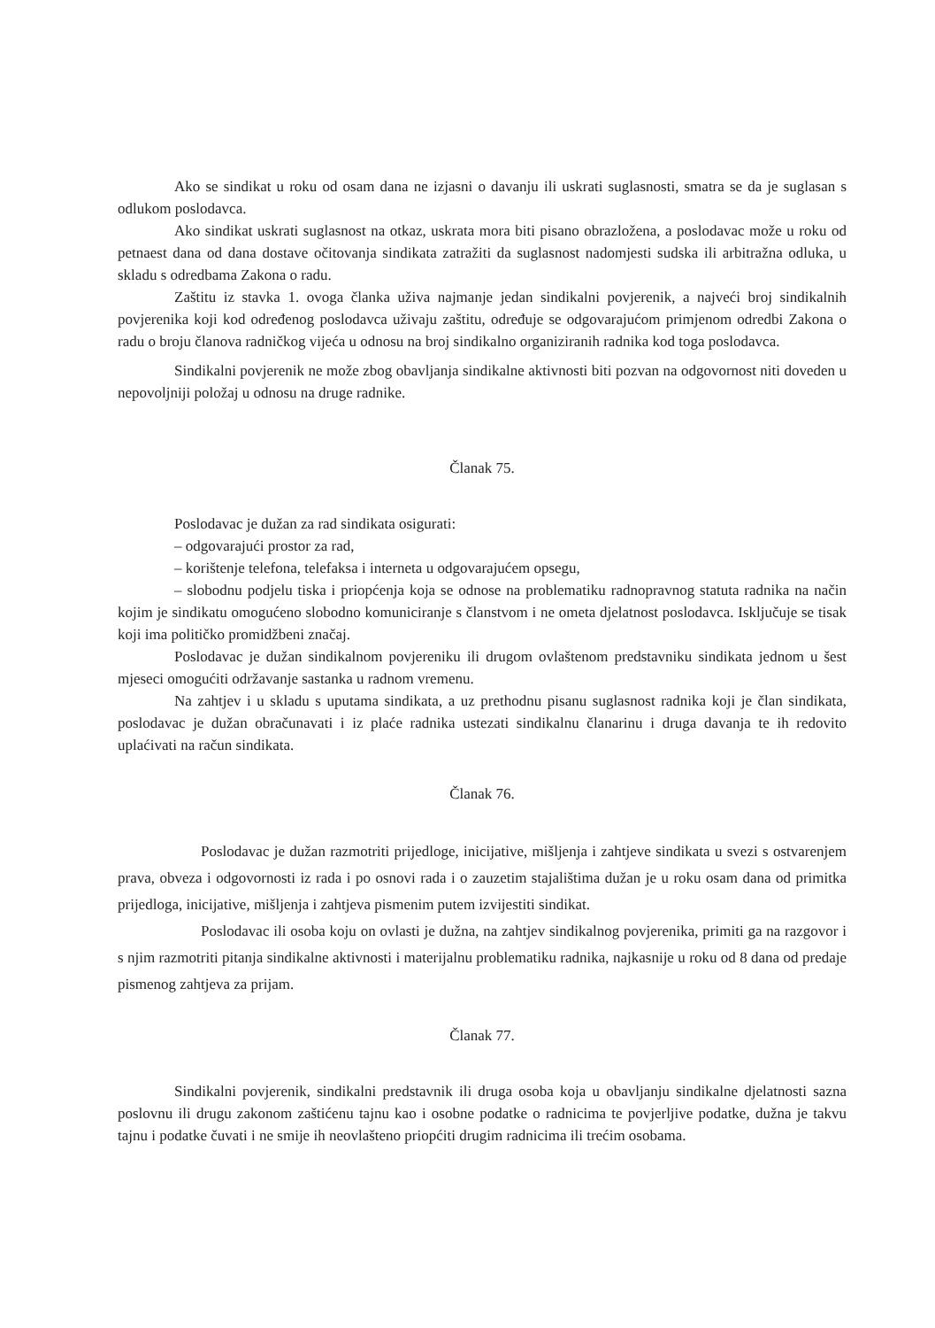Ako se sindikat u roku od osam dana ne izjasni o davanju ili uskrati suglasnosti, smatra se da je suglasan s odlukom poslodavca.
Ako sindikat uskrati suglasnost na otkaz, uskrata mora biti pisano obrazložena, a poslodavac može u roku od petnaest dana od dana dostave očitovanja sindikata zatražiti da suglasnost nadomjesti sudska ili arbitražna odluka, u skladu s odredbama Zakona o radu.
Zaštitu iz stavka 1. ovoga članka uživa najmanje jedan sindikalni povjerenik, a najveći broj sindikalnih povjerenika koji kod određenog poslodavca uživaju zaštitu, određuje se odgovarajućom primjenom odredbi Zakona o radu o broju članova radničkog vijeća u odnosu na broj sindikalno organiziranih radnika kod toga poslodavca.
Sindikalni povjerenik ne može zbog obavljanja sindikalne aktivnosti biti pozvan na odgovornost niti doveden u nepovoljniji položaj u odnosu na druge radnike.
Članak 75.
Poslodavac je dužan za rad sindikata osigurati:
– odgovarajući prostor za rad,
– korištenje telefona, telefaksa i interneta u odgovarajućem opsegu,
– slobodnu podjelu tiska i priopćenja koja se odnose na problematiku radnopravnog statuta radnika na način kojim je sindikatu omogućeno slobodno komuniciranje s članstvom i ne ometa djelatnost poslodavca. Isključuje se tisak koji ima političko promidžbeni značaj.
Poslodavac je dužan sindikalnom povjereniku ili drugom ovlaštenom predstavniku sindikata jednom u šest mjeseci omogućiti održavanje sastanka u radnom vremenu.
Na zahtjev i u skladu s uputama sindikata, a uz prethodnu pisanu suglasnost radnika koji je član sindikata, poslodavac je dužan obračunavati i iz plaće radnika ustezati sindikalnu članarinu i druga davanja te ih redovito uplaćivati na račun sindikata.
Članak 76.
Poslodavac je dužan razmotriti prijedloge, inicijative, mišljenja i zahtjeve sindikata u svezi s ostvarenjem prava, obveza i odgovornosti iz rada i po osnovi rada i o zauzetim stajalištima dužan je u roku osam dana od primitka prijedloga, inicijative, mišljenja i zahtjeva pismenim putem izvijestiti sindikat.
Poslodavac ili osoba koju on ovlasti je dužna, na zahtjev sindikalnog povjerenika, primiti ga na razgovor i s njim razmotriti pitanja sindikalne aktivnosti i materijalnu problematiku radnika, najkasnije u roku od 8 dana od predaje pismenog zahtjeva za prijam.
Članak 77.
Sindikalni povjerenik, sindikalni predstavnik ili druga osoba koja u obavljanju sindikalne djelatnosti sazna poslovnu ili drugu zakonom zaštićenu tajnu kao i osobne podatke o radnicima te povjerljive podatke, dužna je takvu tajnu i podatke čuvati i ne smije ih neovlašteno priopćiti drugim radnicima ili trećim osobama.